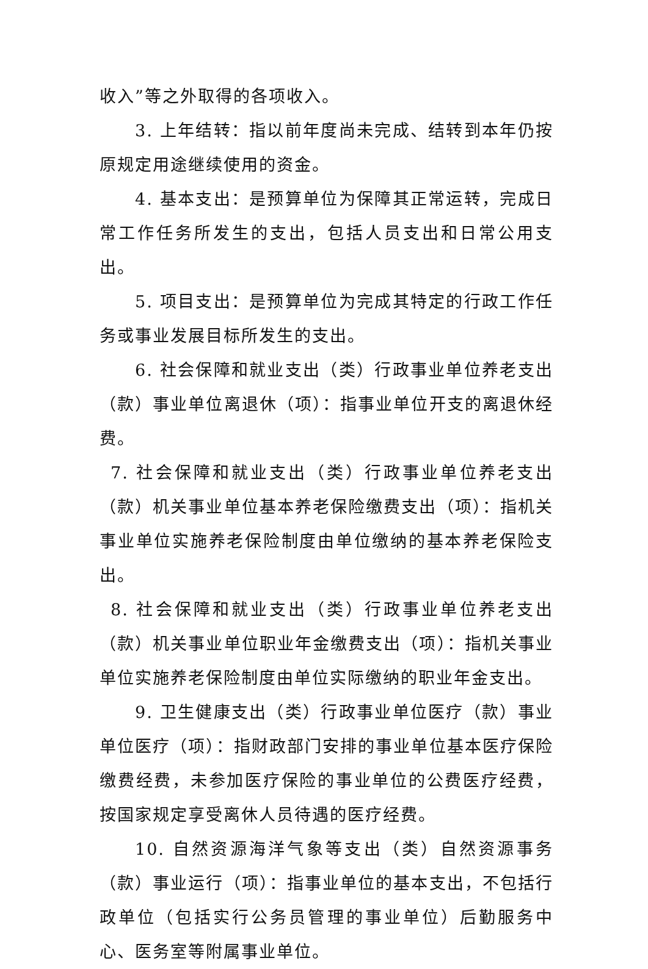收入”等之外取得的各项收入。
3. 上年结转：指以前年度尚未完成、结转到本年仍按原规定用途继续使用的资金。
4. 基本支出：是预算单位为保障其正常运转，完成日常工作任务所发生的支出，包括人员支出和日常公用支出。
5. 项目支出：是预算单位为完成其特定的行政工作任务或事业发展目标所发生的支出。
6. 社会保障和就业支出（类）行政事业单位养老支出（款）事业单位离退休（项）：指事业单位开支的离退休经费。
7. 社会保障和就业支出（类）行政事业单位养老支出（款）机关事业单位基本养老保险缴费支出（项）：指机关事业单位实施养老保险制度由单位缴纳的基本养老保险支出。
8. 社会保障和就业支出（类）行政事业单位养老支出（款）机关事业单位职业年金缴费支出（项）：指机关事业单位实施养老保险制度由单位实际缴纳的职业年金支出。
9. 卫生健康支出（类）行政事业单位医疗（款）事业单位医疗（项）：指财政部门安排的事业单位基本医疗保险缴费经费，未参加医疗保险的事业单位的公费医疗经费，按国家规定享受离休人员待遇的医疗经费。
10. 自然资源海洋气象等支出（类）自然资源事务（款）事业运行（项）：指事业单位的基本支出，不包括行政单位（包括实行公务员管理的事业单位）后勤服务中心、医务室等附属事业单位。